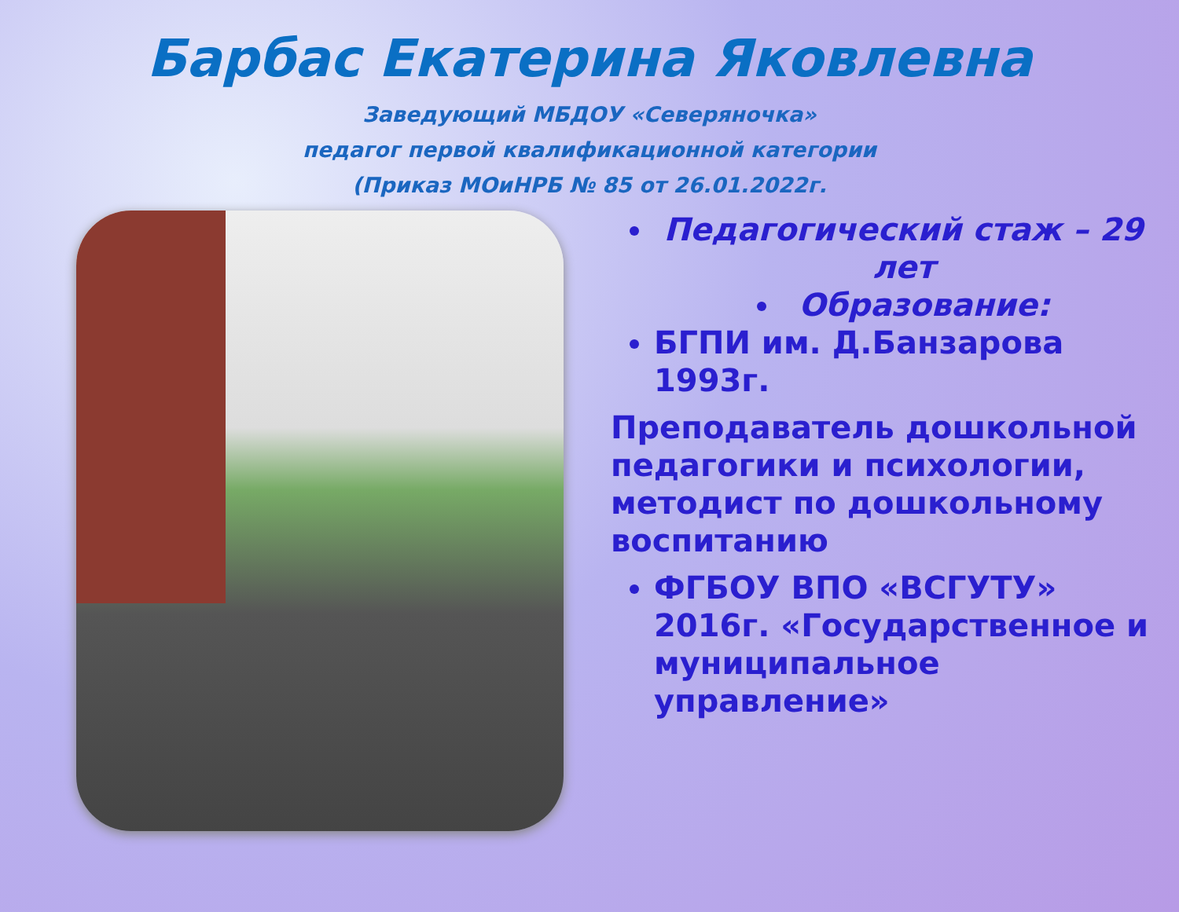Барбас Екатерина Яковлевна
Заведующий МБДОУ «Северяночка»
педагог первой квалификационной категории
(Приказ МОиНРБ № 85 от 26.01.2022г.
Педагогический стаж – 29 лет
Образование:
БГПИ им. Д.Банзарова 1993г.
Преподаватель дошкольной педагогики и психологии, методист по дошкольному воспитанию
ФГБОУ ВПО «ВСГУТУ» 2016г. «Государственное и муниципальное управление»